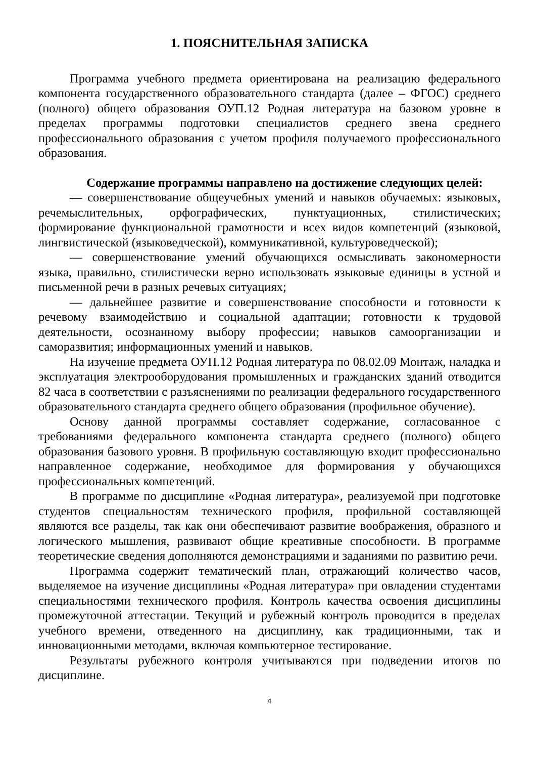1. ПОЯСНИТЕЛЬНАЯ ЗАПИСКА
Программа учебного предмета ориентирована на реализацию федерального компонента государственного образовательного стандарта (далее – ФГОС) среднего (полного) общего образования ОУП.12 Родная литература на базовом уровне в пределах программы подготовки специалистов среднего звена среднего профессионального образования с учетом профиля получаемого профессионального образования.
Содержание программы направлено на достижение следующих целей:
— совершенствование общеучебных умений и навыков обучаемых: языковых, речемыслительных, орфографических, пунктуационных, стилистических; формирование функциональной грамотности и всех видов компетенций (языковой, лингвистической (языковедческой), коммуникативной, культуроведческой);
— совершенствование умений обучающихся осмысливать закономерности языка, правильно, стилистически верно использовать языковые единицы в устной и письменной речи в разных речевых ситуациях;
— дальнейшее развитие и совершенствование способности и готовности к речевому взаимодействию и социальной адаптации; готовности к трудовой деятельности, осознанному выбору профессии; навыков самоорганизации и саморазвития; информационных умений и навыков.
На изучение предмета ОУП.12 Родная литература по 08.02.09 Монтаж, наладка и эксплуатация электрооборудования промышленных и гражданских зданий отводится 82 часа в соответствии с разъяснениями по реализации федерального государственного образовательного стандарта среднего общего образования (профильное обучение).
Основу данной программы составляет содержание, согласованное с требованиями федерального компонента стандарта среднего (полного) общего образования базового уровня. В профильную составляющую входит профессионально направленное содержание, необходимое для формирования у обучающихся профессиональных компетенций.
В программе по дисциплине «Родная литература», реализуемой при подготовке студентов специальностям технического профиля, профильной составляющей являются все разделы, так как они обеспечивают развитие воображения, образного и логического мышления, развивают общие креативные способности. В программе теоретические сведения дополняются демонстрациями и заданиями по развитию речи.
Программа содержит тематический план, отражающий количество часов, выделяемое на изучение дисциплины «Родная литература» при овладении студентами специальностями технического профиля. Контроль качества освоения дисциплины промежуточной аттестации. Текущий и рубежный контроль проводится в пределах учебного времени, отведенного на дисциплину, как традиционными, так и инновационными методами, включая компьютерное тестирование.
Результаты рубежного контроля учитываются при подведении итогов по дисциплине.
4